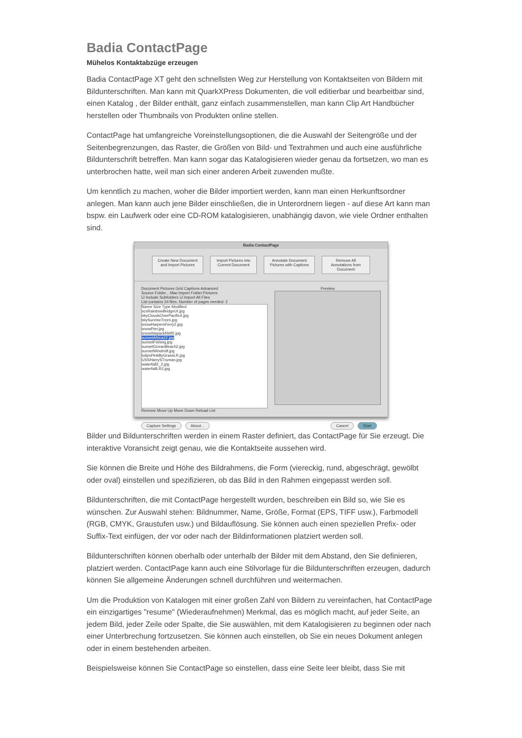Badia ContactPage
Mühelos Kontaktabzüge erzeugen
Badia ContactPage XT geht den schnellsten Weg zur Herstellung von Kontaktseiten von Bildern mit Bildunterschriften. Man kann mit QuarkXPress Dokumenten, die voll editierbar und bearbeitbar sind, einen Katalog , der Bilder enthält, ganz einfach zusammenstellen, man kann Clip Art Handbücher herstellen oder Thumbnails von Produkten online stellen.
ContactPage hat umfangreiche Voreinstellungsoptionen, die die Auswahl der Seitengröße und der Seitenbegrenzungen, das Raster, die Größen von Bild- und Textrahmen und auch eine ausführliche Bildunterschrift betreffen. Man kann sogar das Katalogisieren wieder genau da fortsetzen, wo man es unterbrochen hatte, weil man sich einer anderen Arbeit zuwenden mußte.
Um kenntlich zu machen, woher die Bilder importiert werden, kann man einen Herkunftsordner anlegen. Man kann auch jene Bilder einschließen, die in Unterordnern liegen - auf diese Art kann man bspw. ein Laufwerk oder eine CD-ROM katalogisieren, unabhängig davon, wie viele Ordner enthalten sind.
Badia ContactPage
Create New Document and Import Pictures Import Pictures into Current Document Annotate Document Pictures with Captions Remove All Annotations from Document
Document Pictures Grid Captions Advanced
Source Folder... Mac:Import Folder:Pictures:
☑ Include Subfolders ☑ Import All Files
List contains 24 files. Number of pages needed: 2
Name Size Type Modified
scsRainbowBridgeUt.jpg
skyCloudsOverPacific4.jpg
skySunriseTrees.jpg
snowHarpersFerry2.jpg
snowPier.jpg
snowWapackNWR.jpg
sunsetAfrica22.jpg
sunsetFishing.jpg
sunsetOceanBeach2.jpg
sunsetWindmill.jpg
tulipsPinkByGrassLR.jpg
USSHarrySTruman.jpg
waterfall2_2.jpg
waterfallLR2.jpg
Remove Move Up Move Down Reload List
Preview
Capture Settings About... Cancel Start
Bilder und Bildunterschriften werden in einem Raster definiert, das ContactPage für Sie erzeugt. Die interaktive Voransicht zeigt genau, wie die Kontaktseite aussehen wird.
Sie können die Breite und Höhe des Bildrahmens, die Form (viereckig, rund, abgeschrägt, gewölbt oder oval) einstellen und spezifizieren, ob das Bild in den Rahmen eingepasst werden soll.
Bildunterschriften, die mit ContactPage hergestellt wurden, beschreiben ein Bild so, wie Sie es wünschen. Zur Auswahl stehen: Bildnummer, Name, Größe, Format (EPS, TIFF usw.), Farbmodell (RGB, CMYK, Graustufen usw.) und Bildauflösung. Sie können auch einen speziellen Prefix- oder Suffix-Text einfügen, der vor oder nach der Bildinformationen platziert werden soll.
Bildunterschriften können oberhalb oder unterhalb der Bilder mit dem Abstand, den Sie definieren, platziert werden. ContactPage kann auch eine Stilvorlage für die Bildunterschriften erzeugen, dadurch können Sie allgemeine Änderungen schnell durchführen und weitermachen.
Um die Produktion von Katalogen mit einer großen Zahl von Bildern zu vereinfachen, hat ContactPage ein einzigartiges "resume" (Wiederaufnehmen) Merkmal, das es möglich macht, auf jeder Seite, an jedem Bild, jeder Zeile oder Spalte, die Sie auswählen, mit dem Katalogisieren zu beginnen oder nach einer Unterbrechung fortzusetzen. Sie können auch einstellen, ob Sie ein neues Dokument anlegen oder in einem bestehenden arbeiten.
Beispielsweise können Sie ContactPage so einstellen, dass eine Seite leer bleibt, dass Sie mit